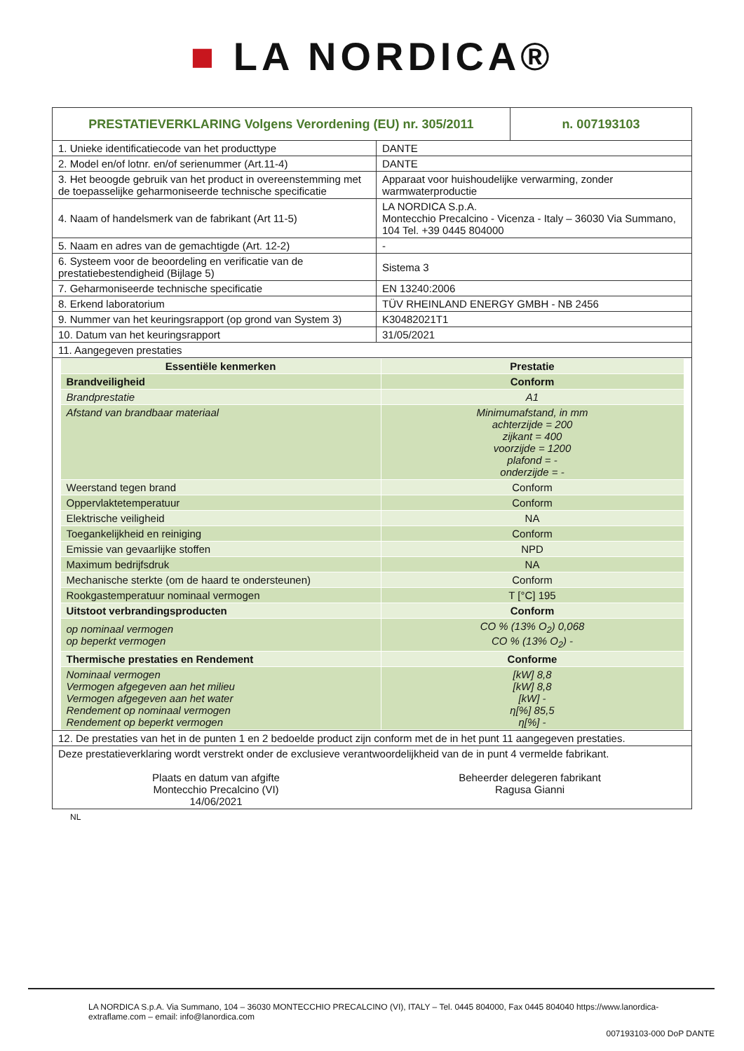■ LA NORDICA®
| PRESTATIEVERKLARING Volgens Verordening (EU) nr. 305/2011 | | n. 007193103 |
| 1. Unieke identificatiecode van het producttype | DANTE | |
| 2. Model en/of lotnr. en/of serienummer (Art.11-4) | DANTE | |
| 3. Het beoogde gebruik van het product in overeenstemming met de toepasselijke geharmoniseerde technische specificatie | Apparaat voor huishoudelijke verwarming, zonder warmwaterproductie | |
| 4. Naam of handelsmerk van de fabrikant (Art 11-5) | LA NORDICA S.p.A. Montecchio Precalcino - Vicenza - Italy – 36030 Via Summano, 104 Tel. +39 0445 804000 | |
| 5. Naam en adres van de gemachtigde (Art. 12-2) | - | |
| 6. Systeem voor de beoordeling en verificatie van de prestatiebestendigheid (Bijlage 5) | Sistema 3 | |
| 7. Geharmoniseerde technische specificatie | EN 13240:2006 | |
| 8. Erkend laboratorium | TÜV RHEINLAND ENERGY GMBH - NB 2456 | |
| 9. Nummer van het keuringsrapport (op grond van System 3) | K30482021T1 | |
| 10. Datum van het keuringsrapport | 31/05/2021 | |
| 11. Aangegeven prestaties | | |
| / Essentiële kenmerken / Prestatie / / Brandveiligheid / Conform / / Brandprestatie / A1 / / Afstand van brandbaar materiaal / Minimumafstand, in mm achterzijde = 200 zijkant = 400 voorzijde = 1200 plafond = - onderzijde = - / / Weerstand tegen brand / Conform / / Oppervlaktetemperatuur / Conform / / Elektrische veiligheid / NA / / Toegankelijkheid en reiniging / Conform / / Emissie van gevaarlijke stoffen / NPD / / Maximum bedrijfsdruk / NA / / Mechanische sterkte (om de haard te ondersteunen) / Conform / / Rookgastemperatuur nominaal vermogen / T [°C] 195 / / Uitstoot verbrandingsproducten / Conform / / op nominaal vermogen op beperkt vermogen / CO % (13% O<sub>2</sub>) 0,068 CO % (13% O<sub>2</sub>) - / / Thermische prestaties en Rendement / Conforme / / Nominaal vermogen Vermogen afgegeven aan het milieu Vermogen afgegeven aan het water Rendement op nominaal vermogen Rendement op beperkt vermogen / [kW] 8,8 [kW] 8,8 [kW] - η[%] 85,5 η[%] - / | | |
| 12. De prestaties van het in de punten 1 en 2 bedoelde product zijn conform met de in het punt 11 aangegeven prestaties. | | |
| Deze prestatieverklaring wordt verstrekt onder de exclusieve verantwoordelijkheid van de in punt 4 vermelde fabrikant. Plaats en datum van afgifte Montecchio Precalcino (VI) 14/06/2021 Beheerder delegeren fabrikant Ragusa Gianni | | |
NL
LA NORDICA S.p.A. Via Summano, 104 – 36030 MONTECCHIO PRECALCINO (VI), ITALY – Tel. 0445 804000, Fax 0445 804040 https://www.lanordica-extraflame.com – email: info@lanordica.com
007193103-000 DoP DANTE